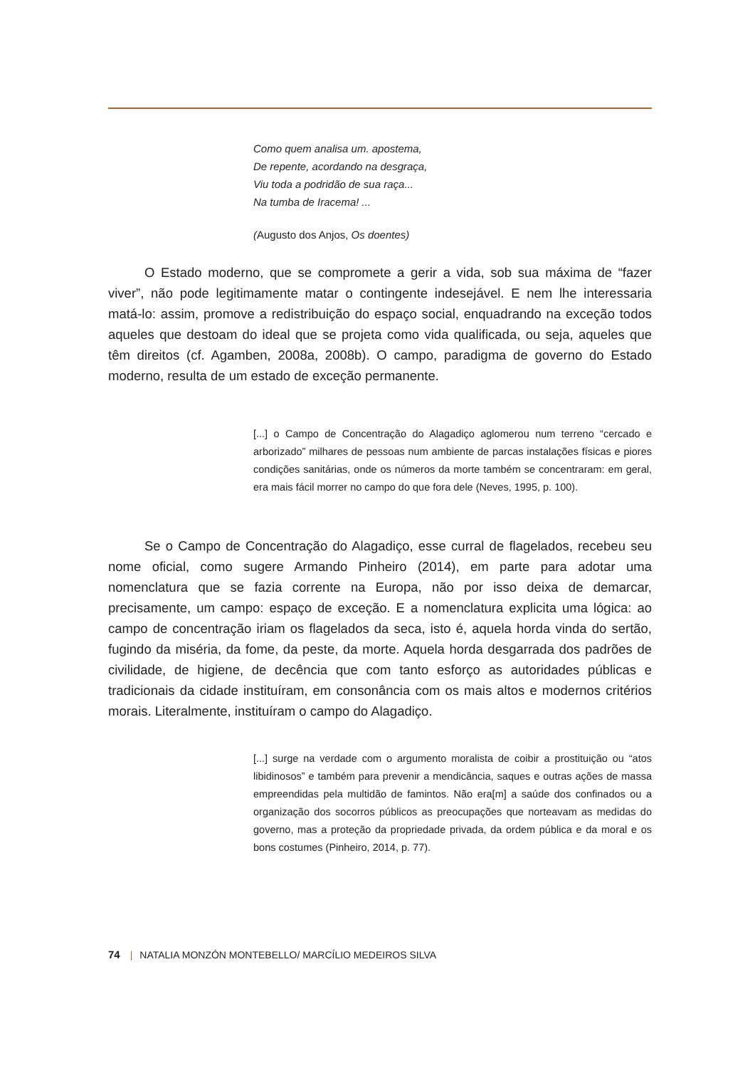Como quem analisa um. apostema,
De repente, acordando na desgraça,
Viu toda a podridão de sua raça...
Na tumba de Iracema! ...
(Augusto dos Anjos, Os doentes)
O Estado moderno, que se compromete a gerir a vida, sob sua máxima de “fazer viver”, não pode legitimamente matar o contingente indesejável. E nem lhe interessaria matá-lo: assim, promove a redistribuição do espaço social, enquadrando na exceção todos aqueles que destoam do ideal que se projeta como vida qualificada, ou seja, aqueles que têm direitos (cf. Agamben, 2008a, 2008b). O campo, paradigma de governo do Estado moderno, resulta de um estado de exceção permanente.
[...] o Campo de Concentração do Alagadiço aglomerou num terreno “cercado e arborizado” milhares de pessoas num ambiente de parcas instalações físicas e piores condições sanitárias, onde os números da morte também se concentraram: em geral, era mais fácil morrer no campo do que fora dele (Neves, 1995, p. 100).
Se o Campo de Concentração do Alagadiço, esse curral de flagelados, recebeu seu nome oficial, como sugere Armando Pinheiro (2014), em parte para adotar uma nomenclatura que se fazia corrente na Europa, não por isso deixa de demarcar, precisamente, um campo: espaço de exceção. E a nomenclatura explicita uma lógica: ao campo de concentração iriam os flagelados da seca, isto é, aquela horda vinda do sertão, fugindo da miséria, da fome, da peste, da morte. Aquela horda desgarrada dos padrões de civilidade, de higiene, de decência que com tanto esforço as autoridades públicas e tradicionais da cidade instituíram, em consonância com os mais altos e modernos critérios morais. Literalmente, instituíram o campo do Alagadiço.
[...] surge na verdade com o argumento moralista de coibir a prostituição ou “atos libidinosos” e também para prevenir a mendicância, saques e outras ações de massa empreendidas pela multidão de famintos. Não era[m] a saúde dos confinados ou a organização dos socorros públicos as preocupações que norteavam as medidas do governo, mas a proteção da propriedade privada, da ordem pública e da moral e os bons costumes (Pinheiro, 2014, p. 77).
74 | NATALIA MONZÓN MONTEBELLO/ MARCÍLIO MEDEIROS SILVA